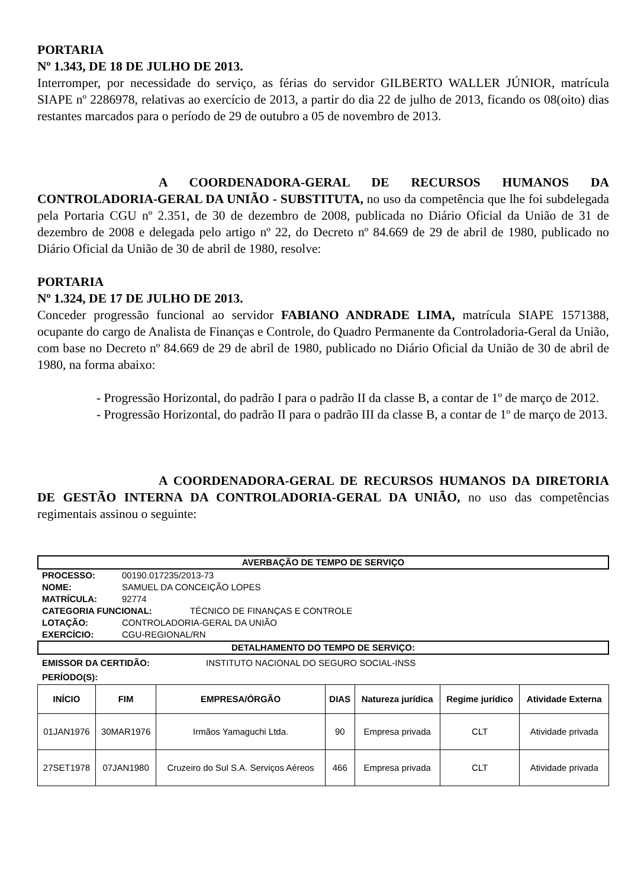PORTARIA
Nº 1.343, DE 18 DE JULHO DE 2013.
Interromper, por necessidade do serviço, as férias do servidor GILBERTO WALLER JÚNIOR, matrícula SIAPE nº 2286978, relativas ao exercício de 2013, a partir do dia 22 de julho de 2013, ficando os 08(oito) dias restantes marcados para o período de 29 de outubro a 05 de novembro de 2013.
A COORDENADORA-GERAL DE RECURSOS HUMANOS DA CONTROLADORIA-GERAL DA UNIÃO - SUBSTITUTA, no uso da competência que lhe foi subdelegada pela Portaria CGU nº 2.351, de 30 de dezembro de 2008, publicada no Diário Oficial da União de 31 de dezembro de 2008 e delegada pelo artigo nº 22, do Decreto nº 84.669 de 29 de abril de 1980, publicado no Diário Oficial da União de 30 de abril de 1980, resolve:
PORTARIA
Nº 1.324, DE 17 DE JULHO DE 2013.
Conceder progressão funcional ao servidor FABIANO ANDRADE LIMA, matrícula SIAPE 1571388, ocupante do cargo de Analista de Finanças e Controle, do Quadro Permanente da Controladoria-Geral da União, com base no Decreto nº 84.669 de 29 de abril de 1980, publicado no Diário Oficial da União de 30 de abril de 1980, na forma abaixo:
- Progressão Horizontal, do padrão I para o padrão II da classe B, a contar de 1º de março de 2012.
- Progressão Horizontal, do padrão II para o padrão III da classe B, a contar de 1º de março de 2013.
A COORDENADORA-GERAL DE RECURSOS HUMANOS DA DIRETORIA DE GESTÃO INTERNA DA CONTROLADORIA-GERAL DA UNIÃO, no uso das competências regimentais assinou o seguinte:
AVERBAÇÃO DE TEMPO DE SERVIÇO
PROCESSO: 00190.017235/2013-73
NOME: SAMUEL DA CONCEIÇÃO LOPES
MATRÍCULA: 92774
CATEGORIA FUNCIONAL: TÉCNICO DE FINANÇAS E CONTROLE
LOTAÇÃO: CONTROLADORIA-GERAL DA UNIÃO
EXERCÍCIO: CGU-REGIONAL/RN
DETALHAMENTO DO TEMPO DE SERVIÇO:
EMISSOR DA CERTIDÃO: INSTITUTO NACIONAL DO SEGURO SOCIAL-INSS
PERÍODO(S):
| INÍCIO | FIM | EMPRESA/ÓRGÃO | DIAS | Natureza jurídica | Regime jurídico | Atividade Externa |
| --- | --- | --- | --- | --- | --- | --- |
| 01JAN1976 | 30MAR1976 | Irmãos Yamaguchi Ltda. | 90 | Empresa privada | CLT | Atividade privada |
| 27SET1978 | 07JAN1980 | Cruzeiro do Sul S.A. Serviços Aéreos | 466 | Empresa privada | CLT | Atividade privada |